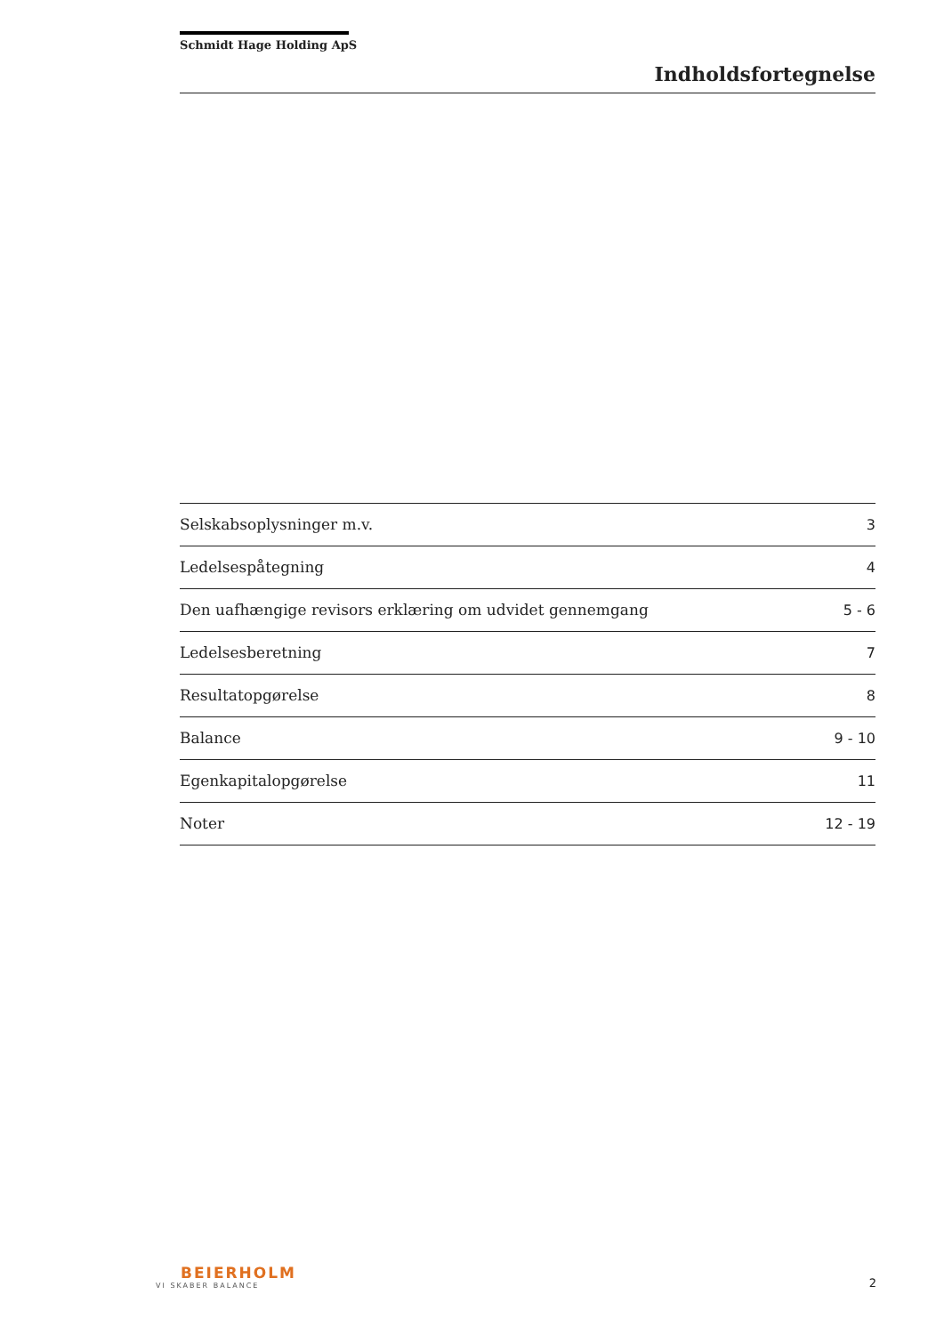Schmidt Hage Holding ApS
Indholdsfortegnelse
| Selskabsoplysninger m.v. | 3 |
| Ledelsespåtegning | 4 |
| Den uafhængige revisors erklæring om udvidet gennemgang | 5 - 6 |
| Ledelsesberetning | 7 |
| Resultatopgørelse | 8 |
| Balance | 9 - 10 |
| Egenkapitalopgørelse | 11 |
| Noter | 12 - 19 |
BEIERHOLM
VI SKABER BALANCE
2